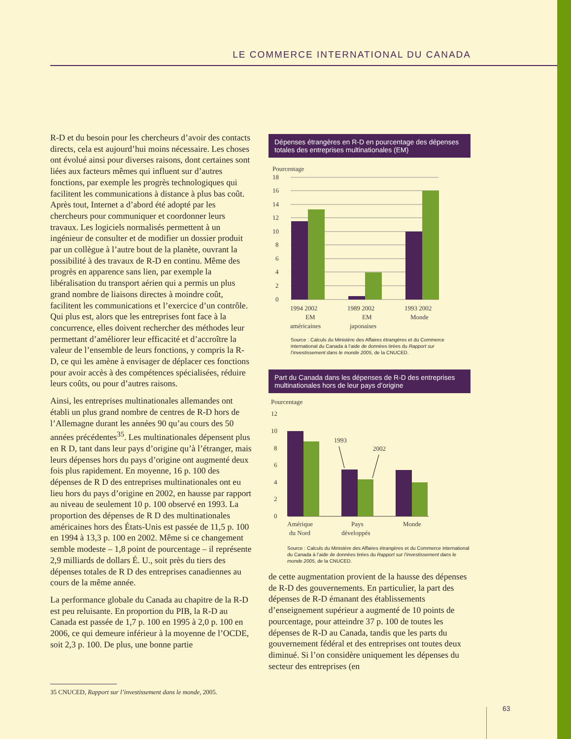LE COMMERCE INTERNATIONAL DU CANADA
R-D et du besoin pour les chercheurs d’avoir des contacts directs, cela est aujourd’hui moins nécessaire. Les choses ont évolué ainsi pour diverses raisons, dont certaines sont liées aux facteurs mêmes qui influent sur d’autres fonctions, par exemple les progrès technologiques qui facilitent les communications à distance à plus bas coût. Après tout, Internet a d’abord été adopté par les chercheurs pour communiquer et coordonner leurs travaux. Les logiciels normalisés permettent à un ingénieur de consulter et de modifier un dossier produit par un collègue à l’autre bout de la planète, ouvrant la possibilité à des travaux de R-D en continu. Même des progrès en apparence sans lien, par exemple la libéralisation du transport aérien qui a permis un plus grand nombre de liaisons directes à moindre coût, facilitent les communications et l’exercice d’un contrôle. Qui plus est, alors que les entreprises font face à la concurrence, elles doivent rechercher des méthodes leur permettant d’améliorer leur efficacité et d’accroître la valeur de l’ensemble de leurs fonctions, y compris la R-D, ce qui les amène à envisager de déplacer ces fonctions pour avoir accès à des compétences spécialisées, réduire leurs coûts, ou pour d’autres raisons.
Ainsi, les entreprises multinationales allemandes ont établi un plus grand nombre de centres de R-D hors de l’Allemagne durant les années 90 qu’au cours des 50 années précédentes<sup>35</sup>. Les multinationales dépensent plus en R D, tant dans leur pays d’origine qu’à l’étranger, mais leurs dépenses hors du pays d’origine ont augmenté deux fois plus rapidement. En moyenne, 16 p. 100 des dépenses de R D des entreprises multinationales ont eu lieu hors du pays d’origine en 2002, en hausse par rapport au niveau de seulement 10 p. 100 observé en 1993. La proportion des dépenses de R D des multinationales américaines hors des États-Unis est passée de 11,5 p. 100 en 1994 à 13,3 p. 100 en 2002. Même si ce changement semble modeste – 1,8 point de pourcentage – il représente 2,9 milliards de dollars É. U., soit près du tiers des dépenses totales de R D des entreprises canadiennes au cours de la même année.
La performance globale du Canada au chapitre de la R-D est peu reluisante. En proportion du PIB, la R-D au Canada est passée de 1,7 p. 100 en 1995 à 2,0 p. 100 en 2006, ce qui demeure inférieur à la moyenne de l’OCDE, soit 2,3 p. 100. De plus, une bonne partie
Dépenses étrangères en R-D en pourcentage des dépenses totales des entreprises multinationales (EM)
Pourcentage
18
16
14
12
10
8
6
4
2
0
1994 2002
EM
américaines
1989 2002
EM
japonaises
1993 2002
Monde
Source : Calculs du Ministère des Affaires étrangères et du Commerce international du Canada à l’aide de données tirées du Rapport sur l’investissement dans le monde 2005, de la CNUCED.
Part du Canada dans les dépenses de R-D des entreprises multinationales hors de leur pays d’origine
Pourcentage
12
10
8
6
4
2
0
1993
2002
Amérique
du Nord
Pays
développés
Monde
Source : Calculs du Ministère des Affaires étrangères et du Commerce international du Canada à l’aide de données tirées du Rapport sur l’investissement dans le monde 2005, de la CNUCED.
de cette augmentation provient de la hausse des dépenses de R-D des gouvernements. En particulier, la part des dépenses de R-D émanant des établissements d’enseignement supérieur a augmenté de 10 points de pourcentage, pour atteindre 37 p. 100 de toutes les dépenses de R-D au Canada, tandis que les parts du gouvernement fédéral et des entreprises ont toutes deux diminué. Si l’on considère uniquement les dépenses du secteur des entreprises (en
35 CNUCED, Rapport sur l’investissement dans le monde, 2005.
63